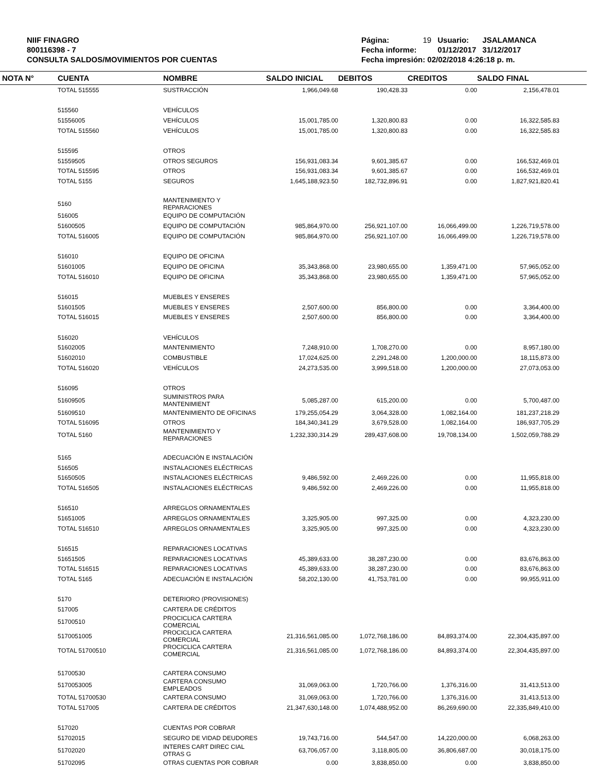NIIF FINAGRO
800116398 - 7
CONSULTA SALDOS/MOVIMIENTOS POR CUENTAS
| Página: | 19 | Usuario: | JSALAMANCA |
| Fecha informe: | | 01/12/2017 | 31/12/2017 |
| Fecha impresión: 02/02/2018 4:26:18 p. m. | | | |
| NOTA N° | CUENTA | NOMBRE | SALDO INICIAL | DEBITOS | CREDITOS | SALDO FINAL | |
| --- | --- | --- | --- | --- | --- | --- | --- |
| | TOTAL 515555 | SUSTRACCIÓN | 1,966,049.68 | 190,428.33 | 0.00 | 2,156,478.01 | |
| | 515560 | VEHÍCULOS | | | | | |
| | 51556005 | VEHÍCULOS | 15,001,785.00 | 1,320,800.83 | 0.00 | 16,322,585.83 | |
| | TOTAL 515560 | VEHÍCULOS | 15,001,785.00 | 1,320,800.83 | 0.00 | 16,322,585.83 | |
| | 515595 | OTROS | | | | | |
| | 51559505 | OTROS SEGUROS | 156,931,083.34 | 9,601,385.67 | 0.00 | 166,532,469.01 | |
| | TOTAL 515595 | OTROS | 156,931,083.34 | 9,601,385.67 | 0.00 | 166,532,469.01 | |
| | TOTAL 5155 | SEGUROS | 1,645,188,923.50 | 182,732,896.91 | 0.00 | 1,827,921,820.41 | |
| | 5160 | MANTENIMIENTO Y REPARACIONES | | | | | |
| | 516005 | EQUIPO DE COMPUTACIÓN | | | | | |
| | 51600505 | EQUIPO DE COMPUTACIÓN | 985,864,970.00 | 256,921,107.00 | 16,066,499.00 | 1,226,719,578.00 | |
| | TOTAL 516005 | EQUIPO DE COMPUTACIÓN | 985,864,970.00 | 256,921,107.00 | 16,066,499.00 | 1,226,719,578.00 | |
| | 516010 | EQUIPO DE OFICINA | | | | | |
| | 51601005 | EQUIPO DE OFICINA | 35,343,868.00 | 23,980,655.00 | 1,359,471.00 | 57,965,052.00 | |
| | TOTAL 516010 | EQUIPO DE OFICINA | 35,343,868.00 | 23,980,655.00 | 1,359,471.00 | 57,965,052.00 | |
| | 516015 | MUEBLES Y ENSERES | | | | | |
| | 51601505 | MUEBLES Y ENSERES | 2,507,600.00 | 856,800.00 | 0.00 | 3,364,400.00 | |
| | TOTAL 516015 | MUEBLES Y ENSERES | 2,507,600.00 | 856,800.00 | 0.00 | 3,364,400.00 | |
| | 516020 | VEHÍCULOS | | | | | |
| | 51602005 | MANTENIMIENTO | 7,248,910.00 | 1,708,270.00 | 0.00 | 8,957,180.00 | |
| | 51602010 | COMBUSTIBLE | 17,024,625.00 | 2,291,248.00 | 1,200,000.00 | 18,115,873.00 | |
| | TOTAL 516020 | VEHÍCULOS | 24,273,535.00 | 3,999,518.00 | 1,200,000.00 | 27,073,053.00 | |
| | 516095 | OTROS | | | | | |
| | 51609505 | SUMINISTROS PARA MANTENIMIENT | 5,085,287.00 | 615,200.00 | 0.00 | 5,700,487.00 | |
| | 51609510 | MANTENIMIENTO DE OFICINAS | 179,255,054.29 | 3,064,328.00 | 1,082,164.00 | 181,237,218.29 | |
| | TOTAL 516095 | OTROS | 184,340,341.29 | 3,679,528.00 | 1,082,164.00 | 186,937,705.29 | |
| | TOTAL 5160 | MANTENIMIENTO Y REPARACIONES | 1,232,330,314.29 | 289,437,608.00 | 19,708,134.00 | 1,502,059,788.29 | |
| | 5165 | ADECUACIÓN E INSTALACIÓN | | | | | |
| | 516505 | INSTALACIONES ELÉCTRICAS | | | | | |
| | 51650505 | INSTALACIONES ELÉCTRICAS | 9,486,592.00 | 2,469,226.00 | 0.00 | 11,955,818.00 | |
| | TOTAL 516505 | INSTALACIONES ELÉCTRICAS | 9,486,592.00 | 2,469,226.00 | 0.00 | 11,955,818.00 | |
| | 516510 | ARREGLOS ORNAMENTALES | | | | | |
| | 51651005 | ARREGLOS ORNAMENTALES | 3,325,905.00 | 997,325.00 | 0.00 | 4,323,230.00 | |
| | TOTAL 516510 | ARREGLOS ORNAMENTALES | 3,325,905.00 | 997,325.00 | 0.00 | 4,323,230.00 | |
| | 516515 | REPARACIONES LOCATIVAS | | | | | |
| | 51651505 | REPARACIONES LOCATIVAS | 45,389,633.00 | 38,287,230.00 | 0.00 | 83,676,863.00 | |
| | TOTAL 516515 | REPARACIONES LOCATIVAS | 45,389,633.00 | 38,287,230.00 | 0.00 | 83,676,863.00 | |
| | TOTAL 5165 | ADECUACIÓN E INSTALACIÓN | 58,202,130.00 | 41,753,781.00 | 0.00 | 99,955,911.00 | |
| | 5170 | DETERIORO (PROVISIONES) | | | | | |
| | 517005 | CARTERA DE CRÉDITOS | | | | | |
| | 51700510 | PROCICLICA CARTERA COMERCIAL | | | | | |
| | 5170051005 | PROCICLICA CARTERA COMERCIAL | 21,316,561,085.00 | 1,072,768,186.00 | 84,893,374.00 | 22,304,435,897.00 | |
| | TOTAL 51700510 | PROCICLICA CARTERA COMERCIAL | 21,316,561,085.00 | 1,072,768,186.00 | 84,893,374.00 | 22,304,435,897.00 | |
| | 51700530 | CARTERA CONSUMO | | | | | |
| | 5170053005 | CARTERA CONSUMO EMPLEADOS | 31,069,063.00 | 1,720,766.00 | 1,376,316.00 | 31,413,513.00 | |
| | TOTAL 51700530 | CARTERA CONSUMO | 31,069,063.00 | 1,720,766.00 | 1,376,316.00 | 31,413,513.00 | |
| | TOTAL 517005 | CARTERA DE CRÉDITOS | 21,347,630,148.00 | 1,074,488,952.00 | 86,269,690.00 | 22,335,849,410.00 | |
| | 517020 | CUENTAS POR COBRAR | | | | | |
| | 51702015 | SEGURO DE VIDAD DEUDORES | 19,743,716.00 | 544,547.00 | 14,220,000.00 | 6,068,263.00 | |
| | 51702020 | INTERES CART DIREC CIAL OTRAS G | 63,706,057.00 | 3,118,805.00 | 36,806,687.00 | 30,018,175.00 | |
| | 51702095 | OTRAS CUENTAS POR COBRAR | 0.00 | 3,838,850.00 | 0.00 | 3,838,850.00 | |